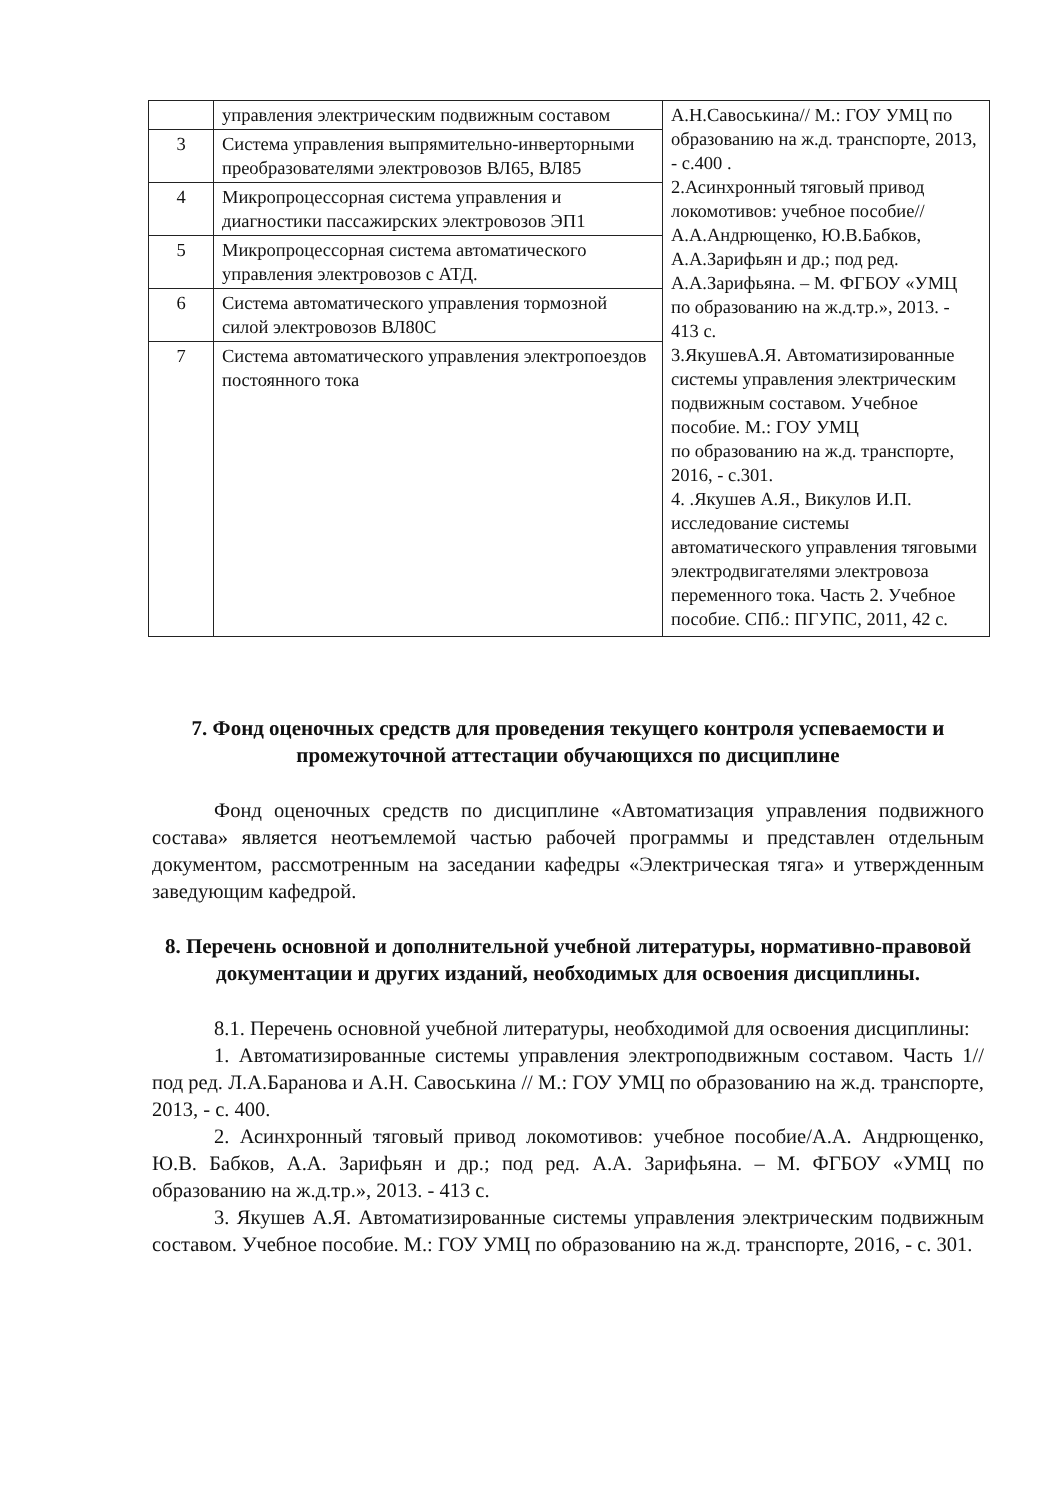| | управления электрическим подвижным составом | А.Н.Савоськина// М.: ГОУ УМЦ по образованию на ж.д. транспорте, 2013, - с.400 . 2.Асинхронный тяговый привод локомотивов: учебное пособие// А.А.Андрющенко, Ю.В.Бабков, А.А.Зарифьян и др.; под ред. А.А.Зарифьяна. – М. ФГБОУ «УМЦ по образованию на ж.д.тр.», 2013. - 413 с. 3.ЯкушевА.Я. Автоматизированные системы управления электрическим подвижным составом. Учебное пособие. М.: ГОУ УМЦ по образованию на ж.д. транспорте, 2016, - с.301. 4. .Якушев А.Я., Викулов И.П. исследование системы автоматического управления тяговыми электродвигателями электровоза переменного тока. Часть 2. Учебное пособие. СПб.: ПГУПС, 2011, 42 с. |
| 3 | Система управления выпрямительно-инверторными преобразователями электровозов ВЛ65, ВЛ85 | |
| 4 | Микропроцессорная система управления и диагностики пассажирских электровозов ЭП1 | |
| 5 | Микропроцессорная система автоматического управления электровозов с АТД. | |
| 6 | Система автоматического управления тормозной силой электровозов ВЛ80С | |
| 7 | Система автоматического управления электропоездов постоянного тока | |
7. Фонд оценочных средств для проведения текущего контроля успеваемости и промежуточной аттестации обучающихся по дисциплине
Фонд оценочных средств по дисциплине «Автоматизация управления подвижного состава» является неотъемлемой частью рабочей программы и представлен отдельным документом, рассмотренным на заседании кафедры «Электрическая тяга» и утвержденным заведующим кафедрой.
8. Перечень основной и дополнительной учебной литературы, нормативно-правовой документации и других изданий, необходимых для освоения дисциплины.
8.1. Перечень основной учебной литературы, необходимой для освоения дисциплины:
1. Автоматизированные системы управления электроподвижным составом. Часть 1//под ред. Л.А.Баранова и А.Н. Савоськина // М.: ГОУ УМЦ по образованию на ж.д. транспорте, 2013, - с. 400.
2. Асинхронный тяговый привод локомотивов: учебное пособие/А.А. Андрющенко, Ю.В. Бабков, А.А. Зарифьян и др.; под ред. А.А. Зарифьяна. – М. ФГБОУ «УМЦ по образованию на ж.д.тр.», 2013. - 413 с.
3. Якушев А.Я. Автоматизированные системы управления электрическим подвижным составом. Учебное пособие. М.: ГОУ УМЦ по образованию на ж.д. транспорте, 2016, - с. 301.